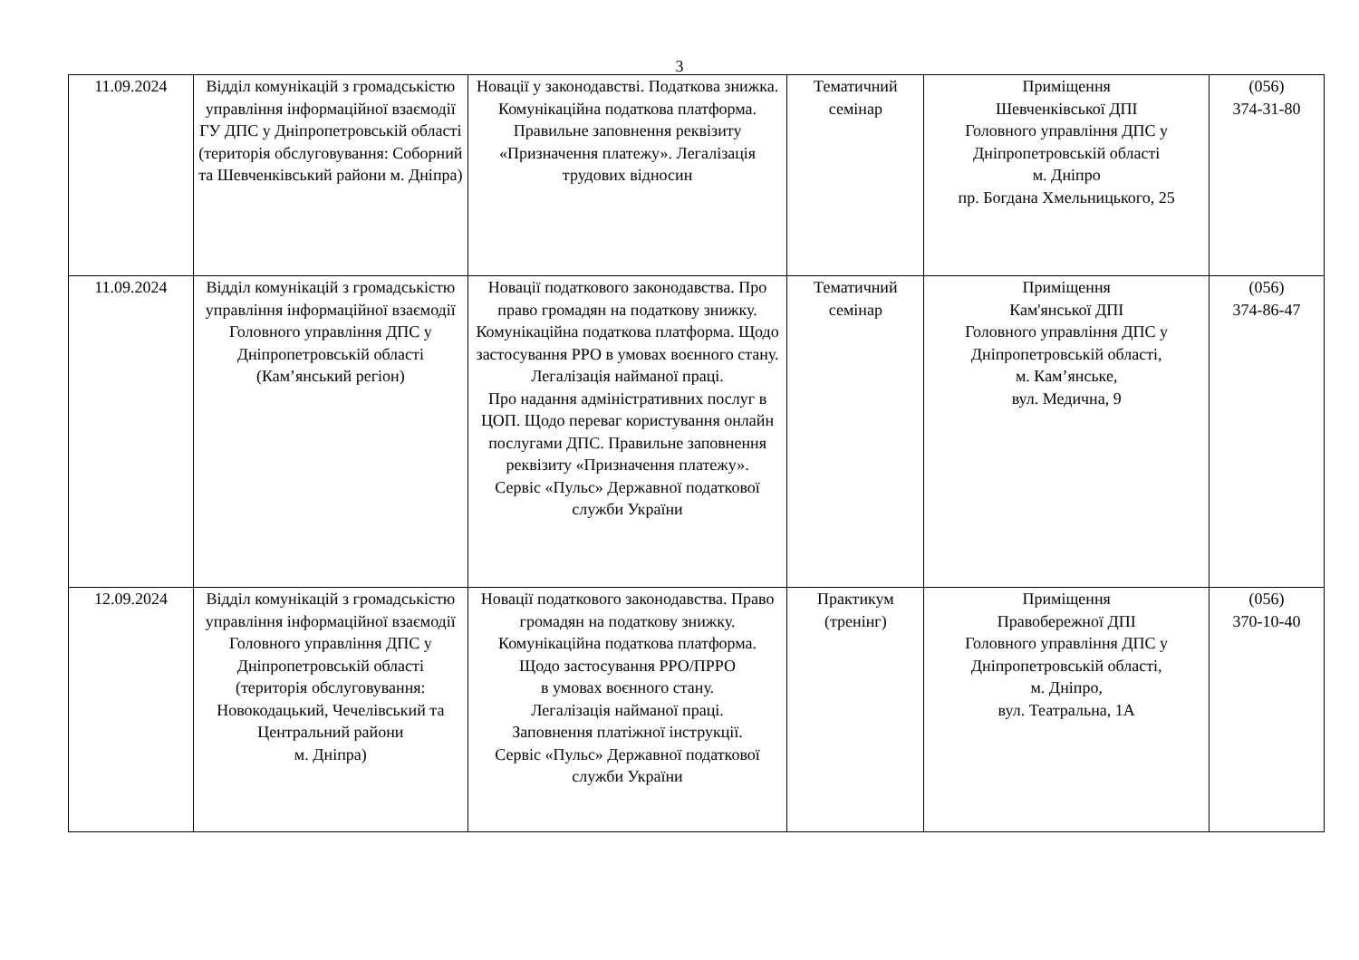3
| 11.09.2024 | Відділ комунікацій з громадськістю управління інформаційної взаємодії ГУ ДПС у Дніпропетровській області (територія обслуговування: Соборний та Шевченківський райони м. Дніпра) | Новації у законодавстві. Податкова знижка. Комунікаційна податкова платформа. Правильне заповнення реквізиту «Призначення платежу». Легалізація трудових відносин | Тематичний семінар | Приміщення Шевченківської ДПІ Головного управління ДПС у Дніпропетровській області м. Дніпро пр. Богдана Хмельницького, 25 | (056) 374-31-80 |
| 11.09.2024 | Відділ комунікацій з громадськістю управління інформаційної взаємодії Головного управління ДПС у Дніпропетровській області (Кам’янський регіон) | Новації податкового законодавства. Про право громадян на податкову знижку. Комунікаційна податкова платформа. Щодо застосування РРО в умовах воєнного стану. Легалізація найманої праці. Про надання адміністративних послуг в ЦОП. Щодо переваг користування онлайн послугами ДПС. Правильне заповнення реквізиту «Призначення платежу». Сервіс «Пульс» Державної податкової служби України | Тематичний семінар | Приміщення Кам'янської ДПІ Головного управління ДПС у Дніпропетровській області, м. Кам’янське, вул. Медична, 9 | (056) 374-86-47 |
| 12.09.2024 | Відділ комунікацій з громадськістю управління інформаційної взаємодії Головного управління ДПС у Дніпропетровській області (територія обслуговування: Новокодацький, Чечелівський та Центральний райони м. Дніпра) | Новації податкового законодавства. Право громадян на податкову знижку. Комунікаційна податкова платформа. Щодо застосування РРО/ПРРО в умовах воєнного стану. Легалізація найманої праці. Заповнення платіжної інструкції. Сервіс «Пульс» Державної податкової служби України | Практикум (тренінг) | Приміщення Правобережної ДПІ Головного управління ДПС у Дніпропетровській області, м. Дніпро, вул. Театральна, 1А | (056) 370-10-40 |